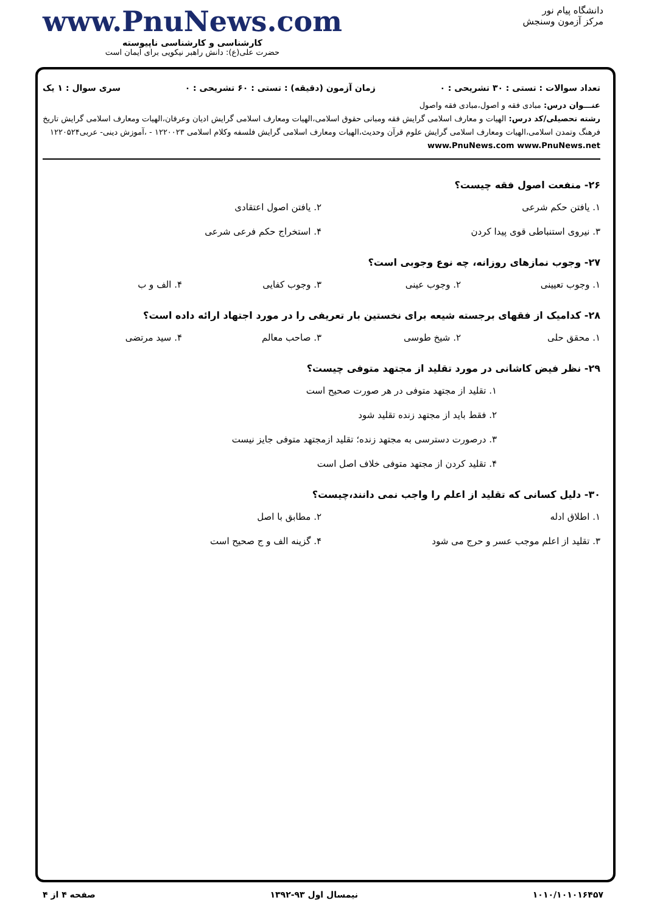دانشگاه پیام نور
مرکز آزمون وسنجش
www.PnuNews.com
کارشناسی و کارشناسی ناپیوسته
حضرت علی(ع): دانش راهبر نیکویی برای ایمان است
تعداد سوالات : تستی : ۳۰ تشریحی : ۰ زمان آزمون (دقیقه) : تستی : ۶۰ تشریحی : ۰ سری سوال : ۱ یک
عنـــوان درس: مبادی فقه و اصول،مبادی فقه واصول
رشته تحصیلی/کد درس: الهیات و معارف اسلامی گرایش فقه ومبانی حقوق اسلامی،الهیات ومعارف اسلامی گرایش ادیان وعرفان،الهیات ومعارف اسلامی گرایش تاریخ فرهنگ وتمدن اسلامی،الهیات ومعارف اسلامی گرایش علوم قرآن وحدیث،الهیات ومعارف اسلامی گرایش فلسفه وکلام اسلامی ۱۲۲۰۰۲۳ - ،آموزش دینی- عربی۱۲۲۰۵۲۴ www.PnuNews.com www.PnuNews.net
۲۶- منفعت اصول فقه چیست؟
۱. یافتن حکم شرعی ۲. یافتن اصول اعتقادی
۳. نیروی استنباطی قوی پیدا کردن ۴. استخراج حکم فرعی شرعی
۲۷- وجوب نمازهای روزانه، چه نوع وجوبی است؟
۱. وجوب تعیینی ۲. وجوب عینی ۳. وجوب کفایی ۴. الف و ب
۲۸- کدامیک از فقهای برجسته شیعه برای نخستین بار تعریفی را در مورد اجتهاد ارائه داده است؟
۱. محقق حلی ۲. شیخ طوسی ۳. صاحب معالم ۴. سید مرتضی
۲۹- نظر فیض کاشانی در مورد تقلید از مجتهد متوفی چیست؟
۱. تقلید از مجتهد متوفی در هر صورت صحیح است
۲. فقط باید از مجتهد زنده تقلید شود
۳. درصورت دسترسی به مجتهد زنده؛ تقلید ازمجتهد متوفی جایز نیست
۴. تقلید کردن از مجتهد متوفی خلاف اصل است
۳۰- دلیل کسانی که تقلید از اعلم را واجب نمی دانند،چیست؟
۱. اطلاق ادله ۲. مطابق با اصل
۳. تقلید از اعلم موجب عسر و حرج می شود ۴. گزینه الف و ج صحیح است
۱۰۱۰/۱۰۱۰۱۶۴۵۷ نیمسال اول ۹۳-۱۳۹۲ صفحه ۴ از ۴